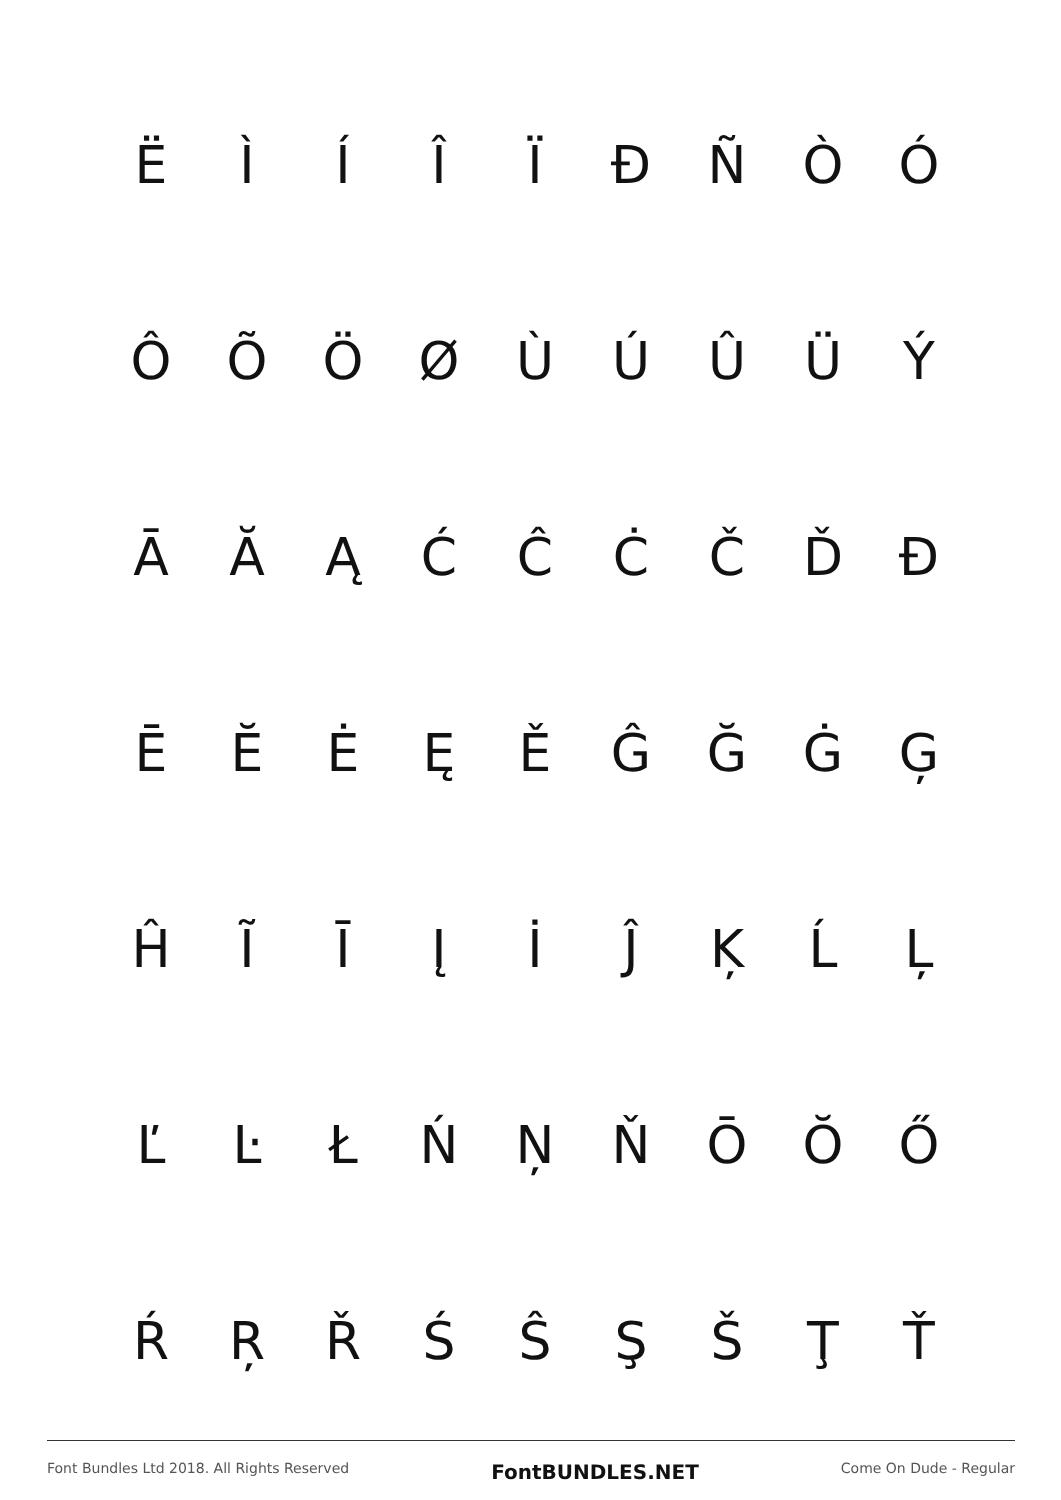Ë Ì Í Î Ï Đ Ñ Ò Ó
Ô Õ Ö Ø Ù Ú Û Ü Ý
Ā Ă Ą Ć Ĉ Ċ Č Ď Đ
Ē Ĕ Ė Ę Ě Ĝ Ğ Ġ Ģ
Ĥ Ĩ Ī Į İ Ĵ Ķ Ĺ Ļ
Ľ Ŀ Ł Ń Ņ Ň Ō Ŏ Ő
Ŕ Ŗ Ř Ś Ŝ Ş Š Ţ Ť
Font Bundles Ltd 2018. All Rights Reserved
FontBUNDLES.NET
Come On Dude - Regular